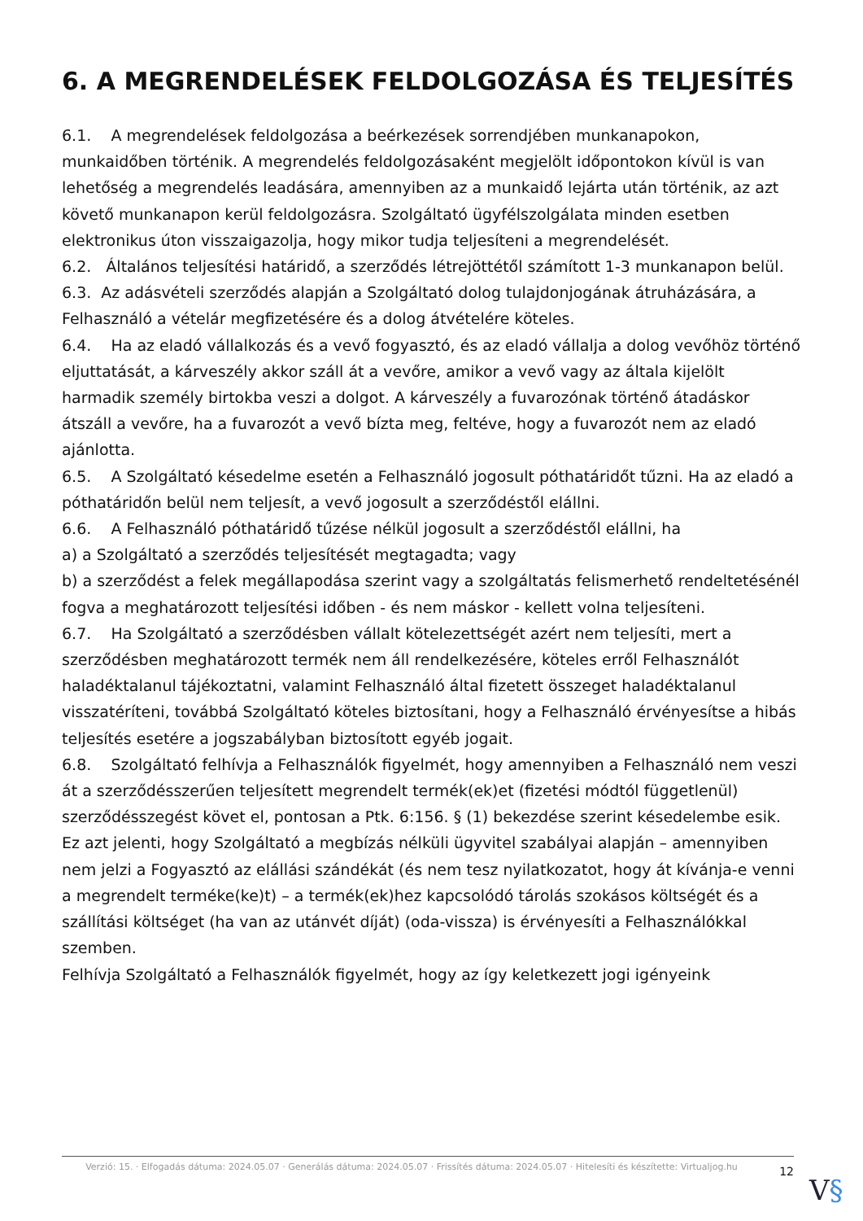6. A MEGRENDELÉSEK FELDOLGOZÁSA ÉS TELJESÍTÉS
6.1. A megrendelések feldolgozása a beérkezések sorrendjében munkanapokon, munkaidőben történik. A megrendelés feldolgozásaként megjelölt időpontokon kívül is van lehetőség a megrendelés leadására, amennyiben az a munkaidő lejárta után történik, az azt követő munkanapon kerül feldolgozásra. Szolgáltató ügyfélszolgálata minden esetben elektronikus úton visszaigazolja, hogy mikor tudja teljesíteni a megrendelését.
6.2. Általános teljesítési határidő, a szerződés létrejöttétől számított 1-3 munkanapon belül.
6.3. Az adásvételi szerződés alapján a Szolgáltató dolog tulajdonjogának átruházására, a Felhasználó a vételár megfizetésére és a dolog átvételére köteles.
6.4. Ha az eladó vállalkozás és a vevő fogyasztó, és az eladó vállalja a dolog vevőhöz történő eljuttatását, a kárveszély akkor száll át a vevőre, amikor a vevő vagy az általa kijelölt harmadik személy birtokba veszi a dolgot. A kárveszély a fuvarozónak történő átadáskor átszáll a vevőre, ha a fuvarozót a vevő bízta meg, feltéve, hogy a fuvarozót nem az eladó ajánlotta.
6.5. A Szolgáltató késedelme esetén a Felhasználó jogosult póthatáridőt tűzni. Ha az eladó a póthatáridőn belül nem teljesít, a vevő jogosult a szerződéstől elállni.
6.6. A Felhasználó póthatáridő tűzése nélkül jogosult a szerződéstől elállni, ha
a) a Szolgáltató a szerződés teljesítését megtagadta; vagy
b) a szerződést a felek megállapodása szerint vagy a szolgáltatás felismerhető rendeltetésénél fogva a meghatározott teljesítési időben - és nem máskor - kellett volna teljesíteni.
6.7. Ha Szolgáltató a szerződésben vállalt kötelezettségét azért nem teljesíti, mert a szerződésben meghatározott termék nem áll rendelkezésére, köteles erről Felhasználót haladéktalanul tájékoztatni, valamint Felhasználó által fizetett összeget haladéktalanul visszatéríteni, továbbá Szolgáltató köteles biztosítani, hogy a Felhasználó érvényesítse a hibás teljesítés esetére a jogszabályban biztosított egyéb jogait.
6.8. Szolgáltató felhívja a Felhasználók figyelmét, hogy amennyiben a Felhasználó nem veszi át a szerződésszerűen teljesített megrendelt termék(ek)et (fizetési módtól függetlenül) szerződésszegést követ el, pontosan a Ptk. 6:156. § (1) bekezdése szerint késedelembe esik.
Ez azt jelenti, hogy Szolgáltató a megbízás nélküli ügyvitel szabályai alapján – amennyiben nem jelzi a Fogyasztó az elállási szándékát (és nem tesz nyilatkozatot, hogy át kívánja-e venni a megrendelt terméke(ke)t) – a termék(ek)hez kapcsolódó tárolás szokásos költségét és a szállítási költséget (ha van az utánvét díját) (oda-vissza) is érvényesíti a Felhasználókkal szemben.
Felhívja Szolgáltató a Felhasználók figyelmét, hogy az így keletkezett jogi igényeink
Verzió: 15. · Elfogadás dátuma: 2024.05.07 · Generálás dátuma: 2024.05.07 · Frissítés dátuma: 2024.05.07 · Hitelesíti és készítette: Virtualjog.hu
12
V§